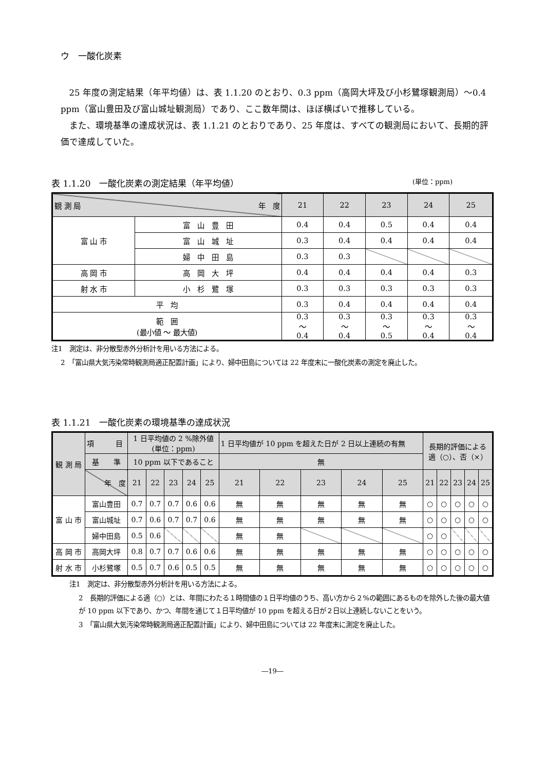ウ　一酸化炭素
25 年度の測定結果（年平均値）は、表 1.1.20 のとおり、0.3 ppm（高岡大坪及び小杉鷺塚観測局）～0.4 ppm（富山豊田及び富山城址観測局）であり、ここ数年間は、ほぼ横ばいで推移している。
また、環境基準の達成状況は、表 1.1.21 のとおりであり、25 年度は、すべての観測局において、長期的評価で達成していた。
表 1.1.20　一酸化炭素の測定結果（年平均値） (単位：ppm)
| 観 測 局 年 度 | | 21 | 22 | 23 | 24 | 25 |
| 富 山 市 | 富 山 豊 田 | 0.4 | 0.4 | 0.5 | 0.4 | 0.4 |
| | 富 山 城 址 | 0.3 | 0.4 | 0.4 | 0.4 | 0.4 |
| | 婦 中 田 島 | 0.3 | 0.3 | | | |
| 高 岡 市 | 高 岡 大 坪 | 0.4 | 0.4 | 0.4 | 0.4 | 0.3 |
| 射 水 市 | 小 杉 鷺 塚 | 0.3 | 0.3 | 0.3 | 0.3 | 0.3 |
| 平 均 | | 0.3 | 0.4 | 0.4 | 0.4 | 0.4 |
| 範 囲 (最小値 ～ 最大値) | | 0.3 ～ 0.4 | 0.3 ～ 0.4 | 0.3 ～ 0.5 | 0.3 ～ 0.4 | 0.3 ～ 0.4 |
注1　測定は、非分散型赤外分析計を用いる方法による。
2　「富山県大気汚染常時観測局適正配置計画」により、婦中田島については 22 年度末に一酸化炭素の測定を廃止した。
表 1.1.21　一酸化炭素の環境基準の達成状況
| 観 測 局 | 項 目 | 1 日平均値の 2 %除外値 (単位：ppm) | | | | | 1 日平均値が 10 ppm を超えた日が 2 日以上連続の有無 | | | | | 長期的評価による 適（○）、否（×） | | | | |
| | 基 準 | 10 ppm 以下であること | | | | | 無 | | | | | | | | | |
| | 年 度 | 21 | 22 | 23 | 24 | 25 | 21 | 22 | 23 | 24 | 25 | 21 | 22 | 23 | 24 | 25 |
| 富 山 市 | 富山豊田 | 0.7 | 0.7 | 0.7 | 0.6 | 0.6 | 無 | 無 | 無 | 無 | 無 | ○ | ○ | ○ | ○ | ○ |
| | 富山城址 | 0.7 | 0.6 | 0.7 | 0.7 | 0.6 | 無 | 無 | 無 | 無 | 無 | ○ | ○ | ○ | ○ | ○ |
| | 婦中田島 | 0.5 | 0.6 | | | | 無 | 無 | | | | ○ | ○ | | | |
| 高 岡 市 | 高岡大坪 | 0.8 | 0.7 | 0.7 | 0.6 | 0.6 | 無 | 無 | 無 | 無 | 無 | ○ | ○ | ○ | ○ | ○ |
| 射 水 市 | 小杉鷺塚 | 0.5 | 0.7 | 0.6 | 0.5 | 0.5 | 無 | 無 | 無 | 無 | 無 | ○ | ○ | ○ | ○ | ○ |
注1　測定は、非分散型赤外分析計を用いる方法による。
2　長期的評価による適（○）とは、年間にわたる１時間値の１日平均値のうち、高い方から２%の範囲にあるものを除外した後の最大値が 10 ppm 以下であり、かつ、年間を通じて１日平均値が 10 ppm を超える日が２日以上連続しないことをいう。
3　「富山県大気汚染常時観測局適正配置計画」により、婦中田島については 22 年度末に測定を廃止した。
―19―